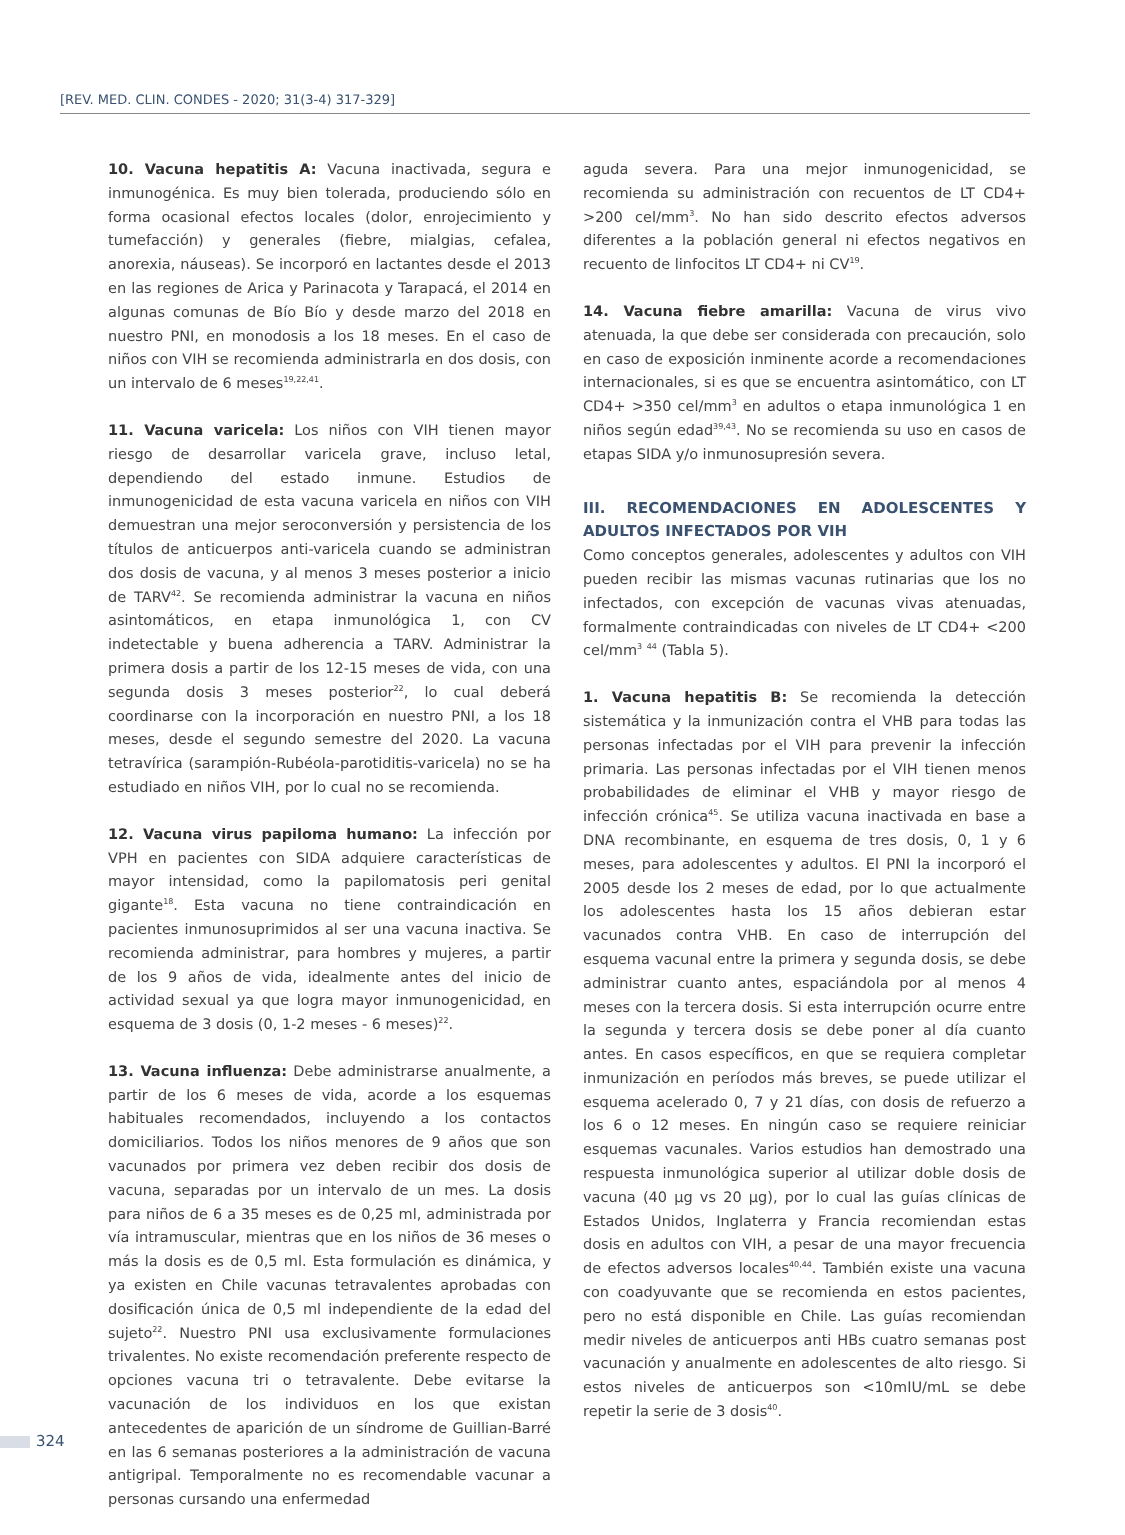[REV. MED. CLIN. CONDES - 2020; 31(3-4) 317-329]
10. Vacuna hepatitis A: Vacuna inactivada, segura e inmunogénica. Es muy bien tolerada, produciendo sólo en forma ocasional efectos locales (dolor, enrojecimiento y tumefacción) y generales (fiebre, mialgias, cefalea, anorexia, náuseas). Se incorporó en lactantes desde el 2013 en las regiones de Arica y Parinacota y Tarapacá, el 2014 en algunas comunas de Bío Bío y desde marzo del 2018 en nuestro PNI, en monodosis a los 18 meses. En el caso de niños con VIH se recomienda administrarla en dos dosis, con un intervalo de 6 meses<sup>19,22,41</sup>.
11. Vacuna varicela: Los niños con VIH tienen mayor riesgo de desarrollar varicela grave, incluso letal, dependiendo del estado inmune. Estudios de inmunogenicidad de esta vacuna varicela en niños con VIH demuestran una mejor seroconversión y persistencia de los títulos de anticuerpos anti-varicela cuando se administran dos dosis de vacuna, y al menos 3 meses posterior a inicio de TARV<sup>42</sup>. Se recomienda administrar la vacuna en niños asintomáticos, en etapa inmunológica 1, con CV indetectable y buena adherencia a TARV. Administrar la primera dosis a partir de los 12-15 meses de vida, con una segunda dosis 3 meses posterior<sup>22</sup>, lo cual deberá coordinarse con la incorporación en nuestro PNI, a los 18 meses, desde el segundo semestre del 2020. La vacuna tetravírica (sarampión-Rubéola-parotiditis-varicela) no se ha estudiado en niños VIH, por lo cual no se recomienda.
12. Vacuna virus papiloma humano: La infección por VPH en pacientes con SIDA adquiere características de mayor intensidad, como la papilomatosis peri genital gigante<sup>18</sup>. Esta vacuna no tiene contraindicación en pacientes inmunosuprimidos al ser una vacuna inactiva. Se recomienda administrar, para hombres y mujeres, a partir de los 9 años de vida, idealmente antes del inicio de actividad sexual ya que logra mayor inmunogenicidad, en esquema de 3 dosis (0, 1-2 meses - 6 meses)<sup>22</sup>.
13. Vacuna influenza: Debe administrarse anualmente, a partir de los 6 meses de vida, acorde a los esquemas habituales recomendados, incluyendo a los contactos domiciliarios. Todos los niños menores de 9 años que son vacunados por primera vez deben recibir dos dosis de vacuna, separadas por un intervalo de un mes. La dosis para niños de 6 a 35 meses es de 0,25 ml, administrada por vía intramuscular, mientras que en los niños de 36 meses o más la dosis es de 0,5 ml. Esta formulación es dinámica, y ya existen en Chile vacunas tetravalentes aprobadas con dosificación única de 0,5 ml independiente de la edad del sujeto<sup>22</sup>. Nuestro PNI usa exclusivamente formulaciones trivalentes. No existe recomendación preferente respecto de opciones vacuna tri o tetravalente. Debe evitarse la vacunación de los individuos en los que existan antecedentes de aparición de un síndrome de Guillian-Barré en las 6 semanas posteriores a la administración de vacuna antigripal. Temporalmente no es recomendable vacunar a personas cursando una enfermedad
aguda severa. Para una mejor inmunogenicidad, se recomienda su administración con recuentos de LT CD4+ >200 cel/mm<sup>3</sup>. No han sido descrito efectos adversos diferentes a la población general ni efectos negativos en recuento de linfocitos LT CD4+ ni CV<sup>19</sup>.
14. Vacuna fiebre amarilla: Vacuna de virus vivo atenuada, la que debe ser considerada con precaución, solo en caso de exposición inminente acorde a recomendaciones internacionales, si es que se encuentra asintomático, con LT CD4+ >350 cel/mm<sup>3</sup> en adultos o etapa inmunológica 1 en niños según edad<sup>39,43</sup>. No se recomienda su uso en casos de etapas SIDA y/o inmunosupresión severa.
III. RECOMENDACIONES EN ADOLESCENTES Y ADULTOS INFECTADOS POR VIH
Como conceptos generales, adolescentes y adultos con VIH pueden recibir las mismas vacunas rutinarias que los no infectados, con excepción de vacunas vivas atenuadas, formalmente contraindicadas con niveles de LT CD4+ <200 cel/mm<sup>3</sup> <sup>44</sup> (Tabla 5).
1. Vacuna hepatitis B: Se recomienda la detección sistemática y la inmunización contra el VHB para todas las personas infectadas por el VIH para prevenir la infección primaria. Las personas infectadas por el VIH tienen menos probabilidades de eliminar el VHB y mayor riesgo de infección crónica<sup>45</sup>. Se utiliza vacuna inactivada en base a DNA recombinante, en esquema de tres dosis, 0, 1 y 6 meses, para adolescentes y adultos. El PNI la incorporó el 2005 desde los 2 meses de edad, por lo que actualmente los adolescentes hasta los 15 años debieran estar vacunados contra VHB. En caso de interrupción del esquema vacunal entre la primera y segunda dosis, se debe administrar cuanto antes, espaciándola por al menos 4 meses con la tercera dosis. Si esta interrupción ocurre entre la segunda y tercera dosis se debe poner al día cuanto antes. En casos específicos, en que se requiera completar inmunización en períodos más breves, se puede utilizar el esquema acelerado 0, 7 y 21 días, con dosis de refuerzo a los 6 o 12 meses. En ningún caso se requiere reiniciar esquemas vacunales. Varios estudios han demostrado una respuesta inmunológica superior al utilizar doble dosis de vacuna (40 µg vs 20 µg), por lo cual las guías clínicas de Estados Unidos, Inglaterra y Francia recomiendan estas dosis en adultos con VIH, a pesar de una mayor frecuencia de efectos adversos locales<sup>40,44</sup>. También existe una vacuna con coadyuvante que se recomienda en estos pacientes, pero no está disponible en Chile. Las guías recomiendan medir niveles de anticuerpos anti HBs cuatro semanas post vacunación y anualmente en adolescentes de alto riesgo. Si estos niveles de anticuerpos son <10mIU/mL se debe repetir la serie de 3 dosis<sup>40</sup>.
324